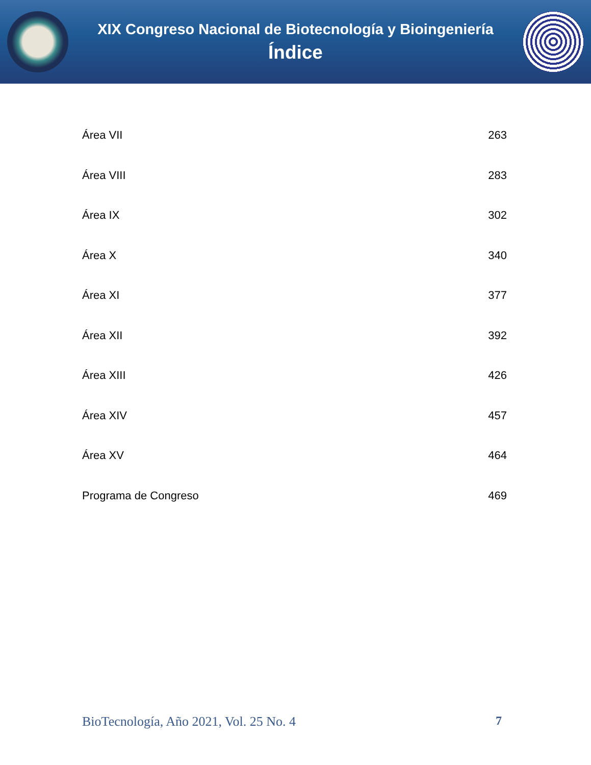XIX Congreso Nacional de Biotecnología y Bioingeniería
Índice
Área VII 263
Área VIII 283
Área IX 302
Área X 340
Área XI 377
Área XII 392
Área XIII 426
Área XIV 457
Área XV 464
Programa de Congreso 469
BioTecnología, Año 2021, Vol. 25 No. 4 7